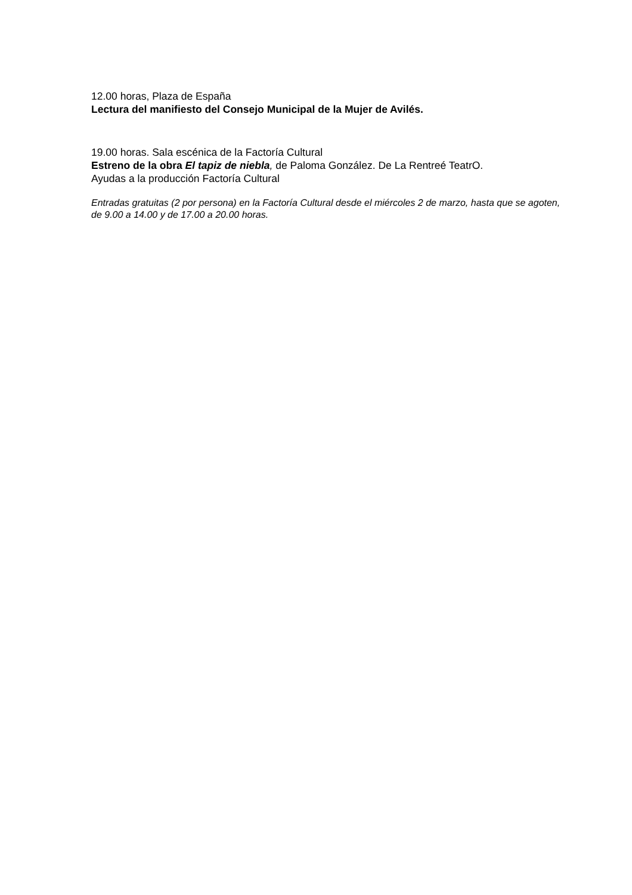12.00 horas, Plaza de España
Lectura del manifiesto del Consejo Municipal de la Mujer de Avilés.
19.00 horas. Sala escénica de la Factoría Cultural
Estreno de la obra El tapiz de niebla, de Paloma González. De La Rentreé TeatrO.
Ayudas a la producción Factoría Cultural
Entradas gratuitas (2 por persona) en la Factoría Cultural desde el miércoles 2 de marzo, hasta que se agoten, de 9.00 a 14.00 y de 17.00 a 20.00 horas.